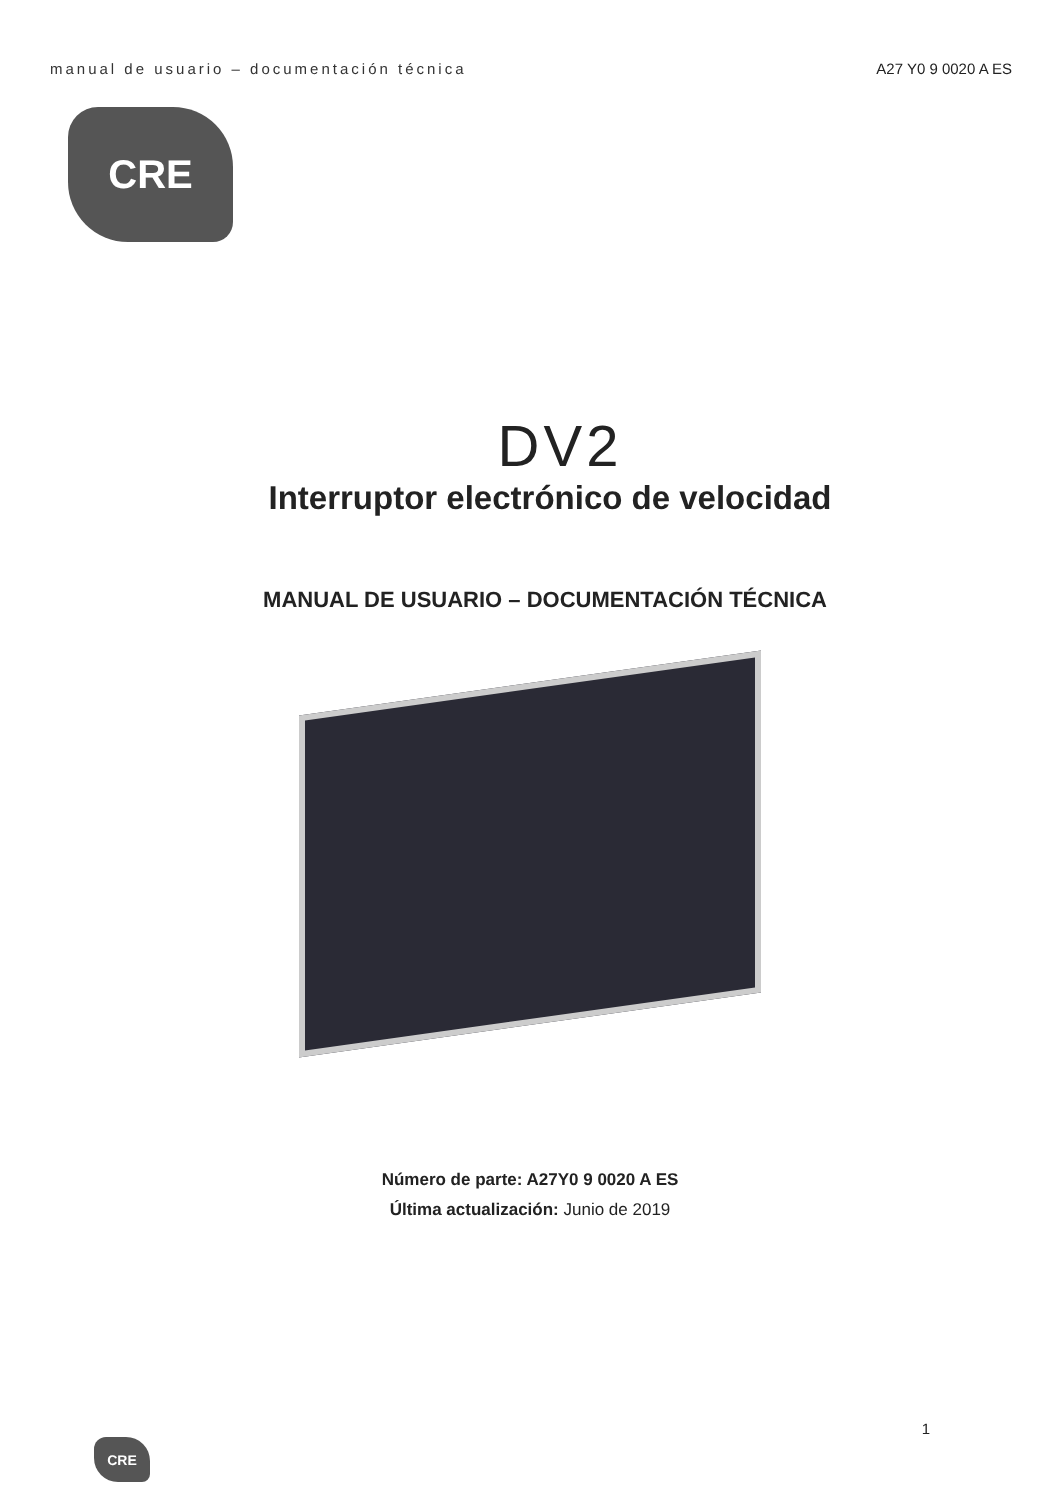manual de usuario – documentación técnica A27 Y0 9 0020 A ES
CRE
DV2
Interruptor electrónico de velocidad
MANUAL DE USUARIO – DOCUMENTACIÓN TÉCNICA
Número de parte: A27Y0 9 0020 A ES
Última actualización: Junio de 2019
1
CRE